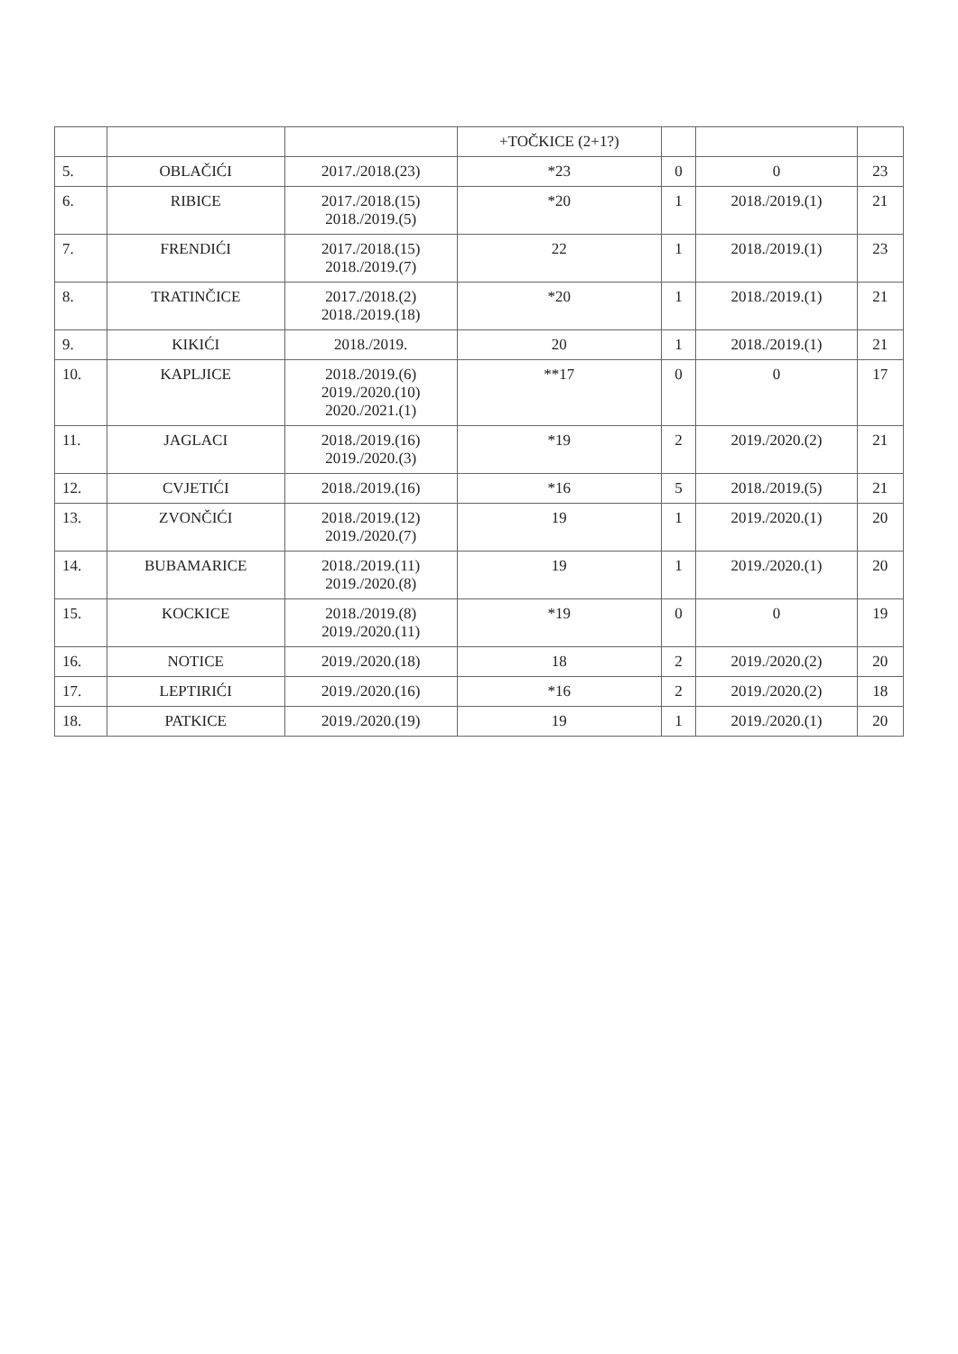| | | | +TOČKICE (2+1?) | | | |
| --- | --- | --- | --- | --- | --- | --- |
| 5. | OBLAČIĆI | 2017./2018.(23) | *23 | 0 | 0 | 23 |
| 6. | RIBICE | 2017./2018.(15) 2018./2019.(5) | *20 | 1 | 2018./2019.(1) | 21 |
| 7. | FRENDIĆI | 2017./2018.(15) 2018./2019.(7) | 22 | 1 | 2018./2019.(1) | 23 |
| 8. | TRATINČICE | 2017./2018.(2) 2018./2019.(18) | *20 | 1 | 2018./2019.(1) | 21 |
| 9. | KIKIĆI | 2018./2019. | 20 | 1 | 2018./2019.(1) | 21 |
| 10. | KAPLJICE | 2018./2019.(6) 2019./2020.(10) 2020./2021.(1) | **17 | 0 | 0 | 17 |
| 11. | JAGLACI | 2018./2019.(16) 2019./2020.(3) | *19 | 2 | 2019./2020.(2) | 21 |
| 12. | CVJETIĆI | 2018./2019.(16) | *16 | 5 | 2018./2019.(5) | 21 |
| 13. | ZVONČIĆI | 2018./2019.(12) 2019./2020.(7) | 19 | 1 | 2019./2020.(1) | 20 |
| 14. | BUBAMARICE | 2018./2019.(11) 2019./2020.(8) | 19 | 1 | 2019./2020.(1) | 20 |
| 15. | KOCKICE | 2018./2019.(8) 2019./2020.(11) | *19 | 0 | 0 | 19 |
| 16. | NOTICE | 2019./2020.(18) | 18 | 2 | 2019./2020.(2) | 20 |
| 17. | LEPTIRIĆI | 2019./2020.(16) | *16 | 2 | 2019./2020.(2) | 18 |
| 18. | PATKICE | 2019./2020.(19) | 19 | 1 | 2019./2020.(1) | 20 |